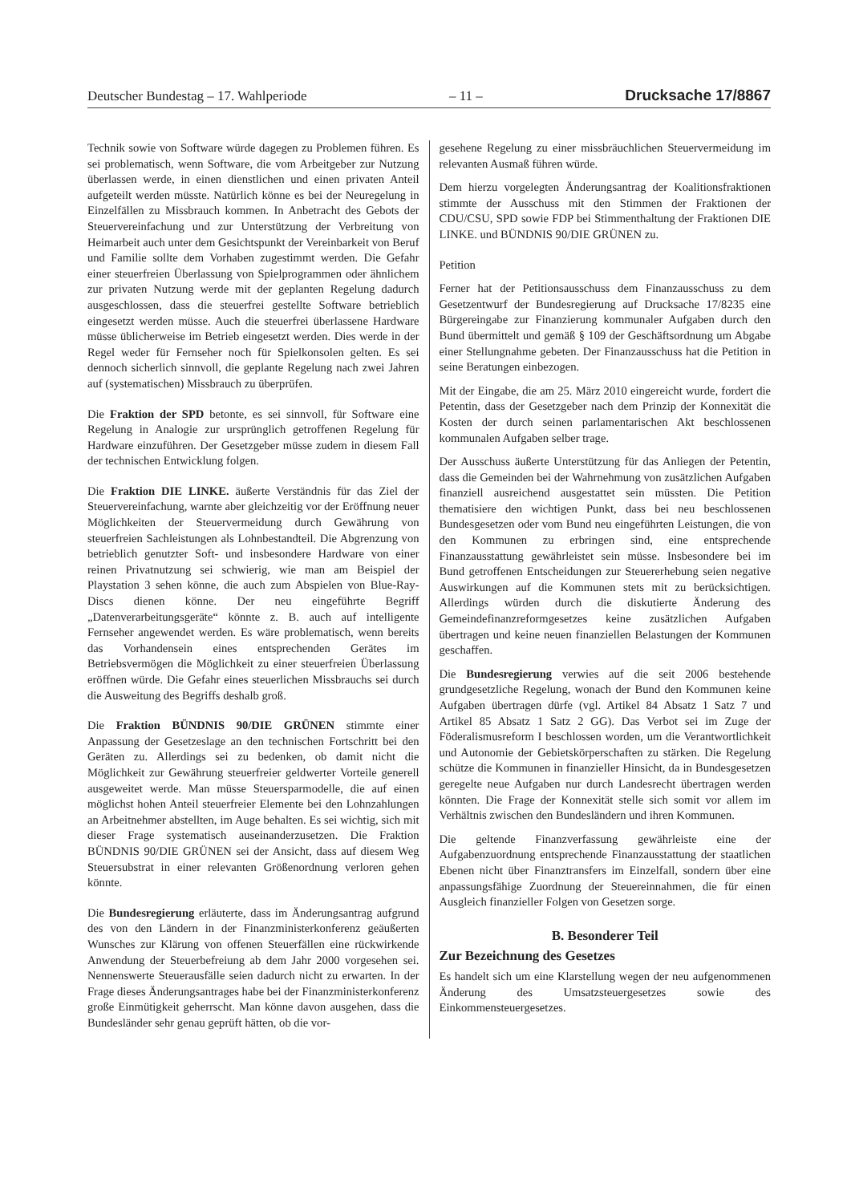Deutscher Bundestag – 17. Wahlperiode – 11 – Drucksache 17/8867
Technik sowie von Software würde dagegen zu Problemen führen. Es sei problematisch, wenn Software, die vom Arbeitgeber zur Nutzung überlassen werde, in einen dienstlichen und einen privaten Anteil aufgeteilt werden müsste. Natürlich könne es bei der Neuregelung in Einzelfällen zu Missbrauch kommen. In Anbetracht des Gebots der Steuervereinfachung und zur Unterstützung der Verbreitung von Heimarbeit auch unter dem Gesichtspunkt der Vereinbarkeit von Beruf und Familie sollte dem Vorhaben zugestimmt werden. Die Gefahr einer steuerfreien Überlassung von Spielprogrammen oder ähnlichem zur privaten Nutzung werde mit der geplanten Regelung dadurch ausgeschlossen, dass die steuerfrei gestellte Software betrieblich eingesetzt werden müsse. Auch die steuerfrei überlassene Hardware müsse üblicherweise im Betrieb eingesetzt werden. Dies werde in der Regel weder für Fernseher noch für Spielkonsolen gelten. Es sei dennoch sicherlich sinnvoll, die geplante Regelung nach zwei Jahren auf (systematischen) Missbrauch zu überprüfen.
Die Fraktion der SPD betonte, es sei sinnvoll, für Software eine Regelung in Analogie zur ursprünglich getroffenen Regelung für Hardware einzuführen. Der Gesetzgeber müsse zudem in diesem Fall der technischen Entwicklung folgen.
Die Fraktion DIE LINKE. äußerte Verständnis für das Ziel der Steuervereinfachung, warnte aber gleichzeitig vor der Eröffnung neuer Möglichkeiten der Steuervermeidung durch Gewährung von steuerfreien Sachleistungen als Lohnbestandteil. Die Abgrenzung von betrieblich genutzter Soft- und insbesondere Hardware von einer reinen Privatnutzung sei schwierig, wie man am Beispiel der Playstation 3 sehen könne, die auch zum Abspielen von Blue-Ray-Discs dienen könne. Der neu eingeführte Begriff „Datenverarbeitungsgeräte“ könnte z. B. auch auf intelligente Fernseher angewendet werden. Es wäre problematisch, wenn bereits das Vorhandensein eines entsprechenden Gerätes im Betriebsvermögen die Möglichkeit zu einer steuerfreien Überlassung eröffnen würde. Die Gefahr eines steuerlichen Missbrauchs sei durch die Ausweitung des Begriffs deshalb groß.
Die Fraktion BÜNDNIS 90/DIE GRÜNEN stimmte einer Anpassung der Gesetzeslage an den technischen Fortschritt bei den Geräten zu. Allerdings sei zu bedenken, ob damit nicht die Möglichkeit zur Gewährung steuerfreier geldwerter Vorteile generell ausgeweitet werde. Man müsse Steuersparmodelle, die auf einen möglichst hohen Anteil steuerfreier Elemente bei den Lohnzahlungen an Arbeitnehmer abstellten, im Auge behalten. Es sei wichtig, sich mit dieser Frage systematisch auseinanderzusetzen. Die Fraktion BÜNDNIS 90/DIE GRÜNEN sei der Ansicht, dass auf diesem Weg Steuersubstrat in einer relevanten Größenordnung verloren gehen könnte.
Die Bundesregierung erläuterte, dass im Änderungsantrag aufgrund des von den Ländern in der Finanzministerkonferenz geäußerten Wunsches zur Klärung von offenen Steuerfällen eine rückwirkende Anwendung der Steuerbefreiung ab dem Jahr 2000 vorgesehen sei. Nennenswerte Steuerausfälle seien dadurch nicht zu erwarten. In der Frage dieses Änderungsantrages habe bei der Finanzministerkonferenz große Einmütigkeit geherrscht. Man könne davon ausgehen, dass die Bundesländer sehr genau geprüft hätten, ob die vor-
gesehene Regelung zu einer missbräuchlichen Steuervermeidung im relevanten Ausmaß führen würde.
Dem hierzu vorgelegten Änderungsantrag der Koalitionsfraktionen stimmte der Ausschuss mit den Stimmen der Fraktionen der CDU/CSU, SPD sowie FDP bei Stimmenthaltung der Fraktionen DIE LINKE. und BÜNDNIS 90/DIE GRÜNEN zu.
Petition
Ferner hat der Petitionsausschuss dem Finanzausschuss zu dem Gesetzentwurf der Bundesregierung auf Drucksache 17/8235 eine Bürgereingabe zur Finanzierung kommunaler Aufgaben durch den Bund übermittelt und gemäß § 109 der Geschäftsordnung um Abgabe einer Stellungnahme gebeten. Der Finanzausschuss hat die Petition in seine Beratungen einbezogen.
Mit der Eingabe, die am 25. März 2010 eingereicht wurde, fordert die Petentin, dass der Gesetzgeber nach dem Prinzip der Konnexität die Kosten der durch seinen parlamentarischen Akt beschlossenen kommunalen Aufgaben selber trage.
Der Ausschuss äußerte Unterstützung für das Anliegen der Petentin, dass die Gemeinden bei der Wahrnehmung von zusätzlichen Aufgaben finanziell ausreichend ausgestattet sein müssten. Die Petition thematisiere den wichtigen Punkt, dass bei neu beschlossenen Bundesgesetzen oder vom Bund neu eingeführten Leistungen, die von den Kommunen zu erbringen sind, eine entsprechende Finanzausstattung gewährleistet sein müsse. Insbesondere bei im Bund getroffenen Entscheidungen zur Steuererhebung seien negative Auswirkungen auf die Kommunen stets mit zu berücksichtigen. Allerdings würden durch die diskutierte Änderung des Gemeindefinanzreformgesetzes keine zusätzlichen Aufgaben übertragen und keine neuen finanziellen Belastungen der Kommunen geschaffen.
Die Bundesregierung verwies auf die seit 2006 bestehende grundgesetzliche Regelung, wonach der Bund den Kommunen keine Aufgaben übertragen dürfe (vgl. Artikel 84 Absatz 1 Satz 7 und Artikel 85 Absatz 1 Satz 2 GG). Das Verbot sei im Zuge der Föderalismusreform I beschlossen worden, um die Verantwortlichkeit und Autonomie der Gebietskörperschaften zu stärken. Die Regelung schütze die Kommunen in finanzieller Hinsicht, da in Bundesgesetzen geregelte neue Aufgaben nur durch Landesrecht übertragen werden könnten. Die Frage der Konnexität stelle sich somit vor allem im Verhältnis zwischen den Bundesländern und ihren Kommunen.
Die geltende Finanzverfassung gewährleiste eine der Aufgabenzuordnung entsprechende Finanzausstattung der staatlichen Ebenen nicht über Finanztransfers im Einzelfall, sondern über eine anpassungsfähige Zuordnung der Steuereinnahmen, die für einen Ausgleich finanzieller Folgen von Gesetzen sorge.
B. Besonderer Teil
Zur Bezeichnung des Gesetzes
Es handelt sich um eine Klarstellung wegen der neu aufgenommenen Änderung des Umsatzsteuergesetzes sowie des Einkommensteuergesetzes.